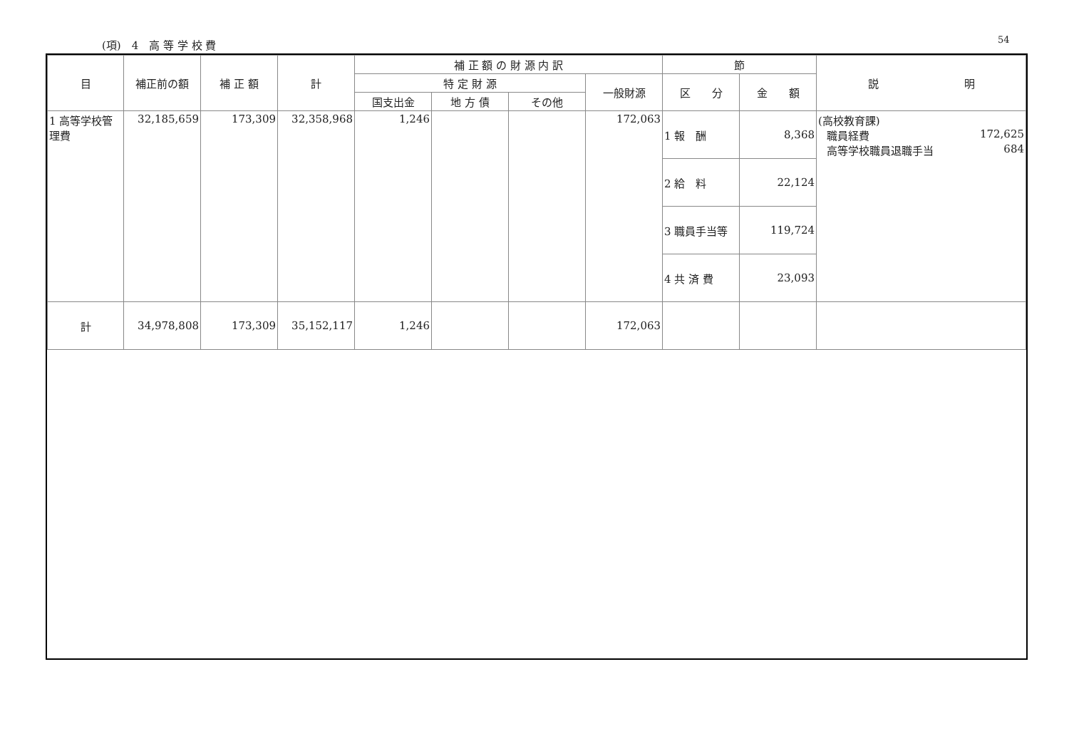(項)　4　高 等 学 校 費 54
| 目 | 補正前の額 | 補 正 額 | 計 | 補 正 額 の 財 源 内 訳 | | | | 節 | | 説 明 |
| --- | --- | --- | --- | --- | --- | --- | --- | --- | --- | --- |
| | | | | 特 定 財 源 | | | 一般財源 | 区 分 | 金 額 | |
| | | | | 国支出金 | 地 方 債 | その他 | | | | |
| 1 高等学校管理費 | 32,185,659 | 173,309 | 32,358,968 | 1,246 | | | 172,063 | 1 報 酬 | 8,368 | (高校教育課) 職員経費 172,625 高等学校職員退職手当 684 |
| | | | | | | | | 2 給 料 | 22,124 | |
| | | | | | | | | 3 職員手当等 | 119,724 | |
| | | | | | | | | 4 共 済 費 | 23,093 | |
| 計 | 34,978,808 | 173,309 | 35,152,117 | 1,246 | | | 172,063 | | | |